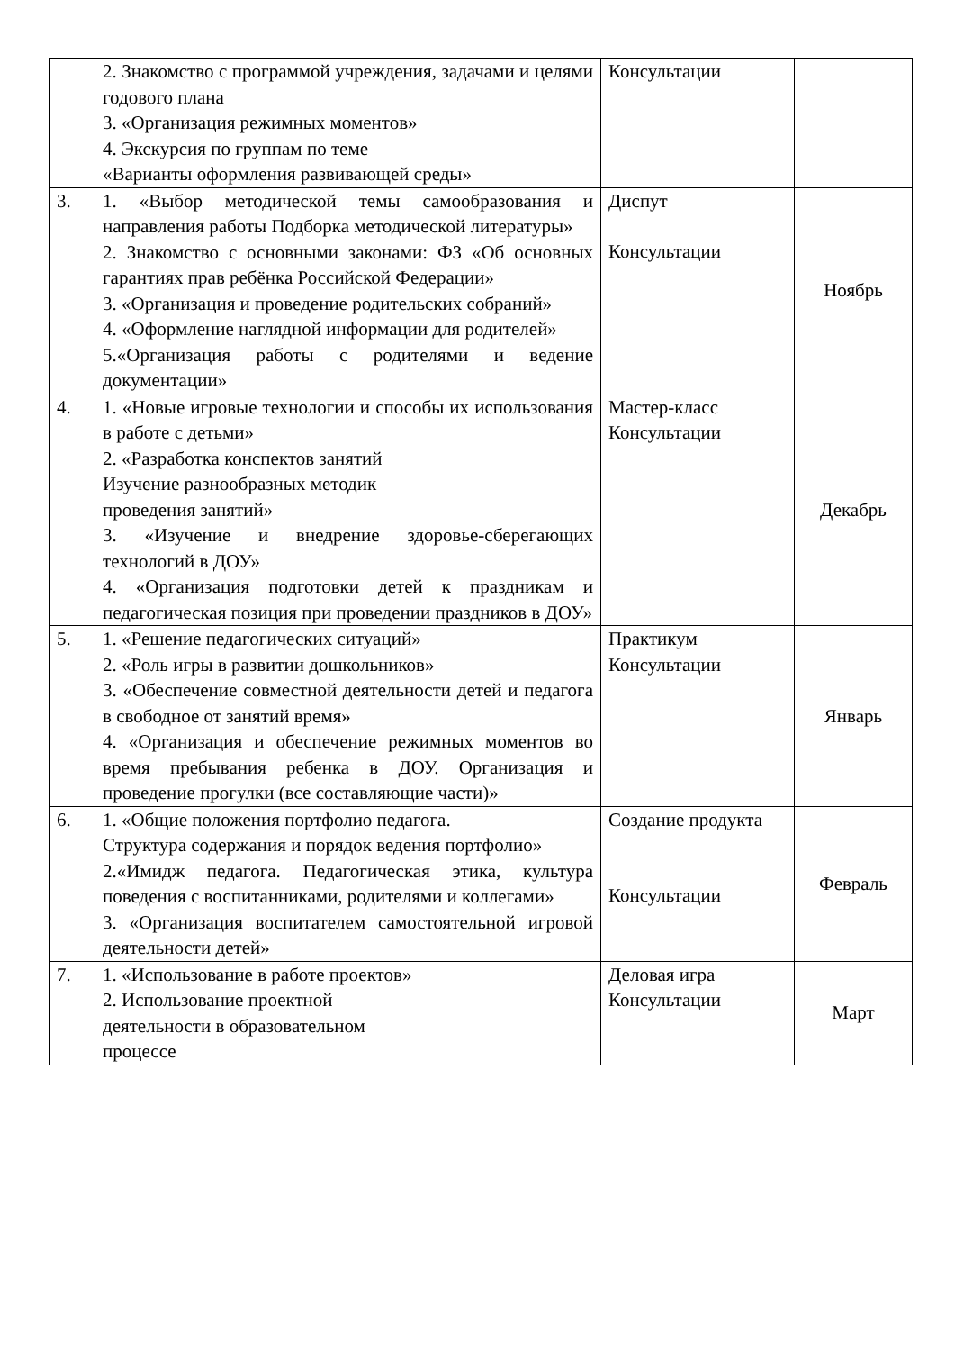| | 2. Знакомство с программой учреждения, задачами и целями годового плана 3. «Организация режимных моментов» 4. Экскурсия по группам по теме «Варианты оформления развивающей среды» | Консультации | |
| 3. | 1. «Выбор методической темы самообразования и направления работы Подборка методической литературы» 2. Знакомство с основными законами: ФЗ «Об основных гарантиях прав ребёнка Российской Федерации» 3. «Организация и проведение родительских собраний» 4. «Оформление наглядной информации для родителей» 5.«Организация работы с родителями и ведение документации» | Диспут Консультации | Ноябрь |
| 4. | 1. «Новые игровые технологии и способы их использования в работе с детьми» 2. «Разработка конспектов занятий Изучение разнообразных методик проведения занятий» 3. «Изучение и внедрение здоровье-сберегающих технологий в ДОУ» 4. «Организация подготовки детей к праздникам и педагогическая позиция при проведении праздников в ДОУ» | Мастер-класс Консультации | Декабрь |
| 5. | 1. «Решение педагогических ситуаций» 2. «Роль игры в развитии дошкольников» 3. «Обеспечение совместной деятельности детей и педагога в свободное от занятий время» 4. «Организация и обеспечение режимных моментов во время пребывания ребенка в ДОУ. Организация и проведение прогулки (все составляющие части)» | Практикум Консультации | Январь |
| 6. | 1. «Общие положения портфолио педагога. Структура содержания и порядок ведения портфолио» 2.«Имидж педагога. Педагогическая этика, культура поведения с воспитанниками, родителями и коллегами» 3. «Организация воспитателем самостоятельной игровой деятельности детей» | Создание продукта Консультации | Февраль |
| 7. | 1. «Использование в работе проектов» 2. Использование проектной деятельности в образовательном процессе | Деловая игра Консультации | Март |